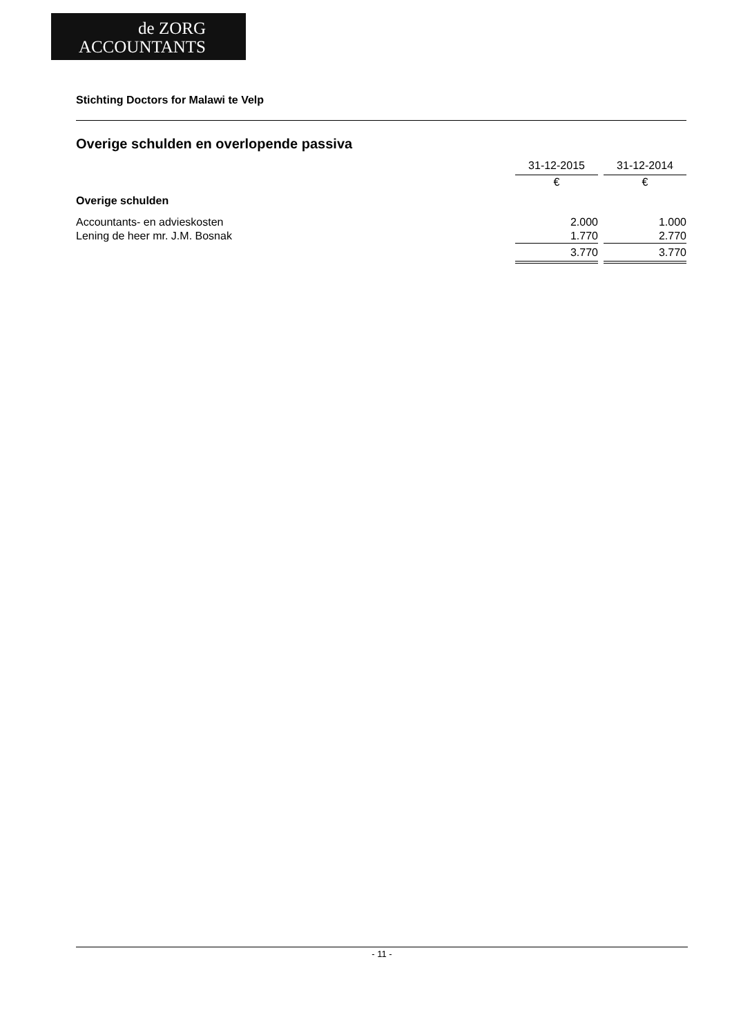de ZORG
ACCOUNTANTS
Stichting Doctors for Malawi te Velp
Overige schulden en overlopende passiva
| | 31-12-2015 | | 31-12-2014 |
| --- | --- | --- | --- |
| | € | | € |
| Overige schulden | | | |
| Accountants- en advieskosten | 2.000 | | 1.000 |
| Lening de heer mr. J.M. Bosnak | 1.770 | | 2.770 |
| | 3.770 | | 3.770 |
- 11 -